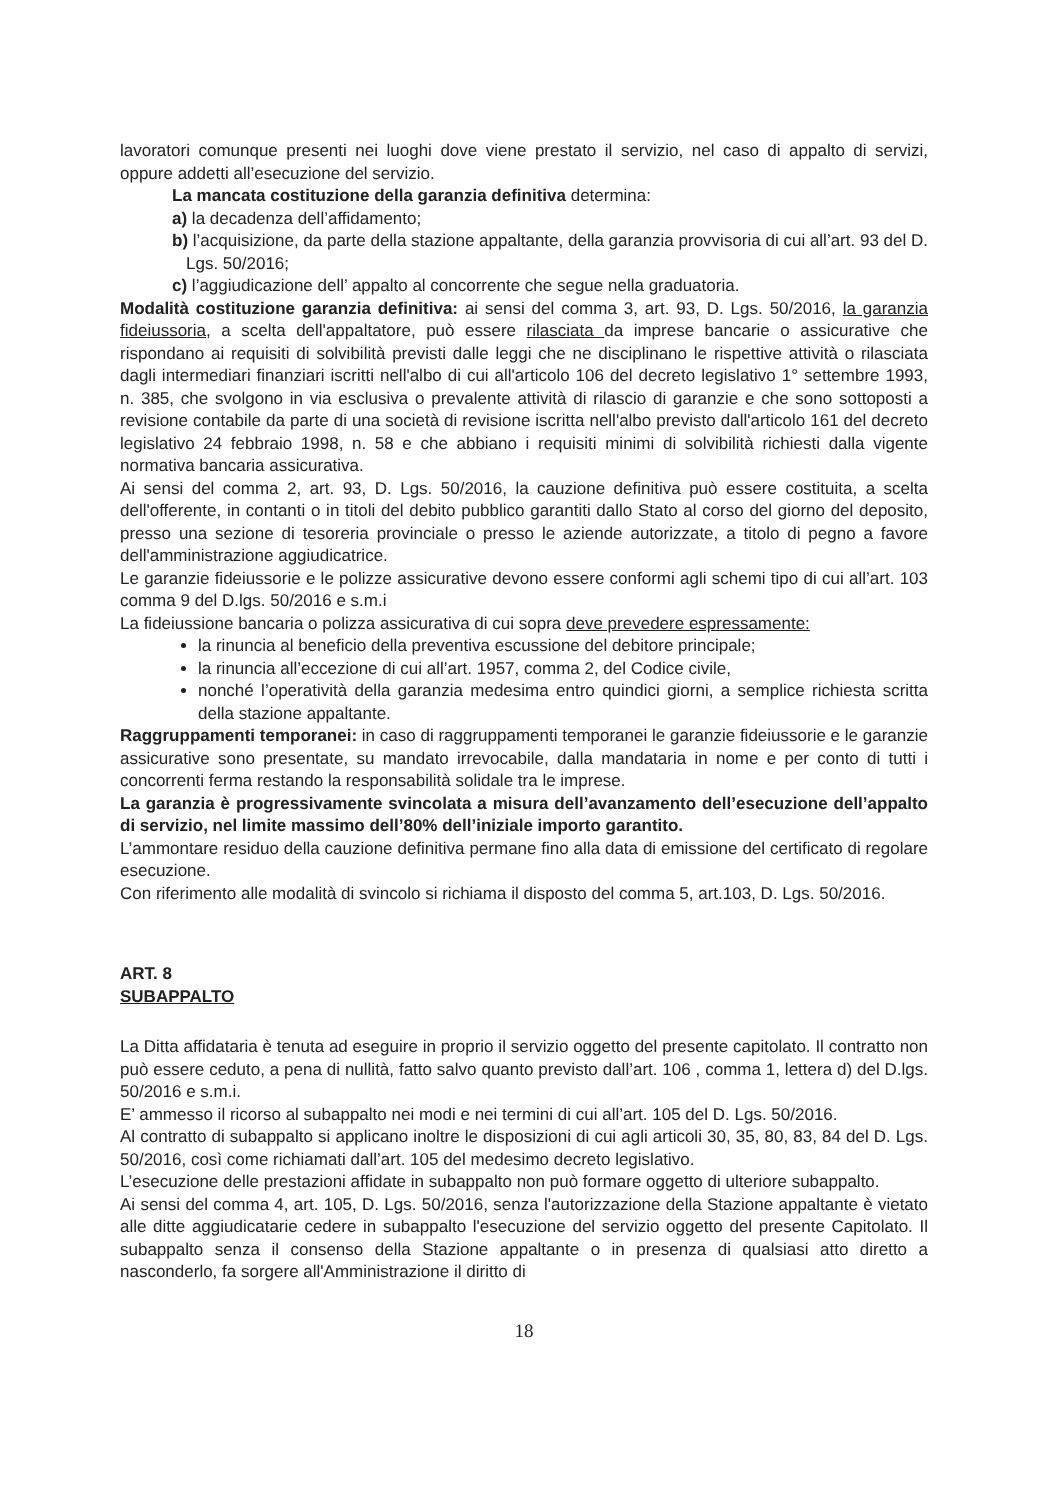lavoratori comunque presenti nei luoghi dove viene prestato il servizio, nel caso di appalto di servizi, oppure addetti all’esecuzione del servizio.
La mancata costituzione della garanzia definitiva determina:
a) la decadenza dell’affidamento;
b) l’acquisizione, da parte della stazione appaltante, della garanzia provvisoria di cui all’art. 93 del D. Lgs. 50/2016;
c) l’aggiudicazione dell’ appalto al concorrente che segue nella graduatoria.
Modalità costituzione garanzia definitiva: ai sensi del comma 3, art. 93, D. Lgs. 50/2016, la garanzia fideiussoria, a scelta dell'appaltatore, può essere rilasciata da imprese bancarie o assicurative che rispondano ai requisiti di solvibilità previsti dalle leggi che ne disciplinano le rispettive attività o rilasciata dagli intermediari finanziari iscritti nell'albo di cui all'articolo 106 del decreto legislativo 1° settembre 1993, n. 385, che svolgono in via esclusiva o prevalente attività di rilascio di garanzie e che sono sottoposti a revisione contabile da parte di una società di revisione iscritta nell'albo previsto dall'articolo 161 del decreto legislativo 24 febbraio 1998, n. 58 e che abbiano i requisiti minimi di solvibilità richiesti dalla vigente normativa bancaria assicurativa.
Ai sensi del comma 2, art. 93, D. Lgs. 50/2016, la cauzione definitiva può essere costituita, a scelta dell'offerente, in contanti o in titoli del debito pubblico garantiti dallo Stato al corso del giorno del deposito, presso una sezione di tesoreria provinciale o presso le aziende autorizzate, a titolo di pegno a favore dell'amministrazione aggiudicatrice.
Le garanzie fideiussorie e le polizze assicurative devono essere conformi agli schemi tipo di cui all’art. 103 comma 9 del D.lgs. 50/2016 e s.m.i
La fideiussione bancaria o polizza assicurativa di cui sopra deve prevedere espressamente:
la rinuncia al beneficio della preventiva escussione del debitore principale;
la rinuncia all’eccezione di cui all’art. 1957, comma 2, del Codice civile,
nonché l’operatività della garanzia medesima entro quindici giorni, a semplice richiesta scritta della stazione appaltante.
Raggruppamenti temporanei: in caso di raggruppamenti temporanei le garanzie fideiussorie e le garanzie assicurative sono presentate, su mandato irrevocabile, dalla mandataria in nome e per conto di tutti i concorrenti ferma restando la responsabilità solidale tra le imprese.
La garanzia è progressivamente svincolata a misura dell’avanzamento dell’esecuzione dell’appalto di servizio, nel limite massimo dell’80% dell’iniziale importo garantito.
L’ammontare residuo della cauzione definitiva permane fino alla data di emissione del certificato di regolare esecuzione.
Con riferimento alle modalità di svincolo si richiama il disposto del comma 5, art.103, D. Lgs. 50/2016.
ART. 8
SUBAPPALTO
La Ditta affidataria è tenuta ad eseguire in proprio il servizio oggetto del presente capitolato. Il contratto non può essere ceduto, a pena di nullità, fatto salvo quanto previsto dall’art. 106 , comma 1, lettera d) del D.lgs. 50/2016 e s.m.i.
E’ ammesso il ricorso al subappalto nei modi e nei termini di cui all’art. 105 del D. Lgs. 50/2016.
Al contratto di subappalto si applicano inoltre le disposizioni di cui agli articoli 30, 35, 80, 83, 84 del D. Lgs. 50/2016, così come richiamati dall’art. 105 del medesimo decreto legislativo.
L’esecuzione delle prestazioni affidate in subappalto non può formare oggetto di ulteriore subappalto.
Ai sensi del comma 4, art. 105, D. Lgs. 50/2016, senza l'autorizzazione della Stazione appaltante è vietato alle ditte aggiudicatarie cedere in subappalto l'esecuzione del servizio oggetto del presente Capitolato. Il subappalto senza il consenso della Stazione appaltante o in presenza di qualsiasi atto diretto a nasconderlo, fa sorgere all'Amministrazione il diritto di
18